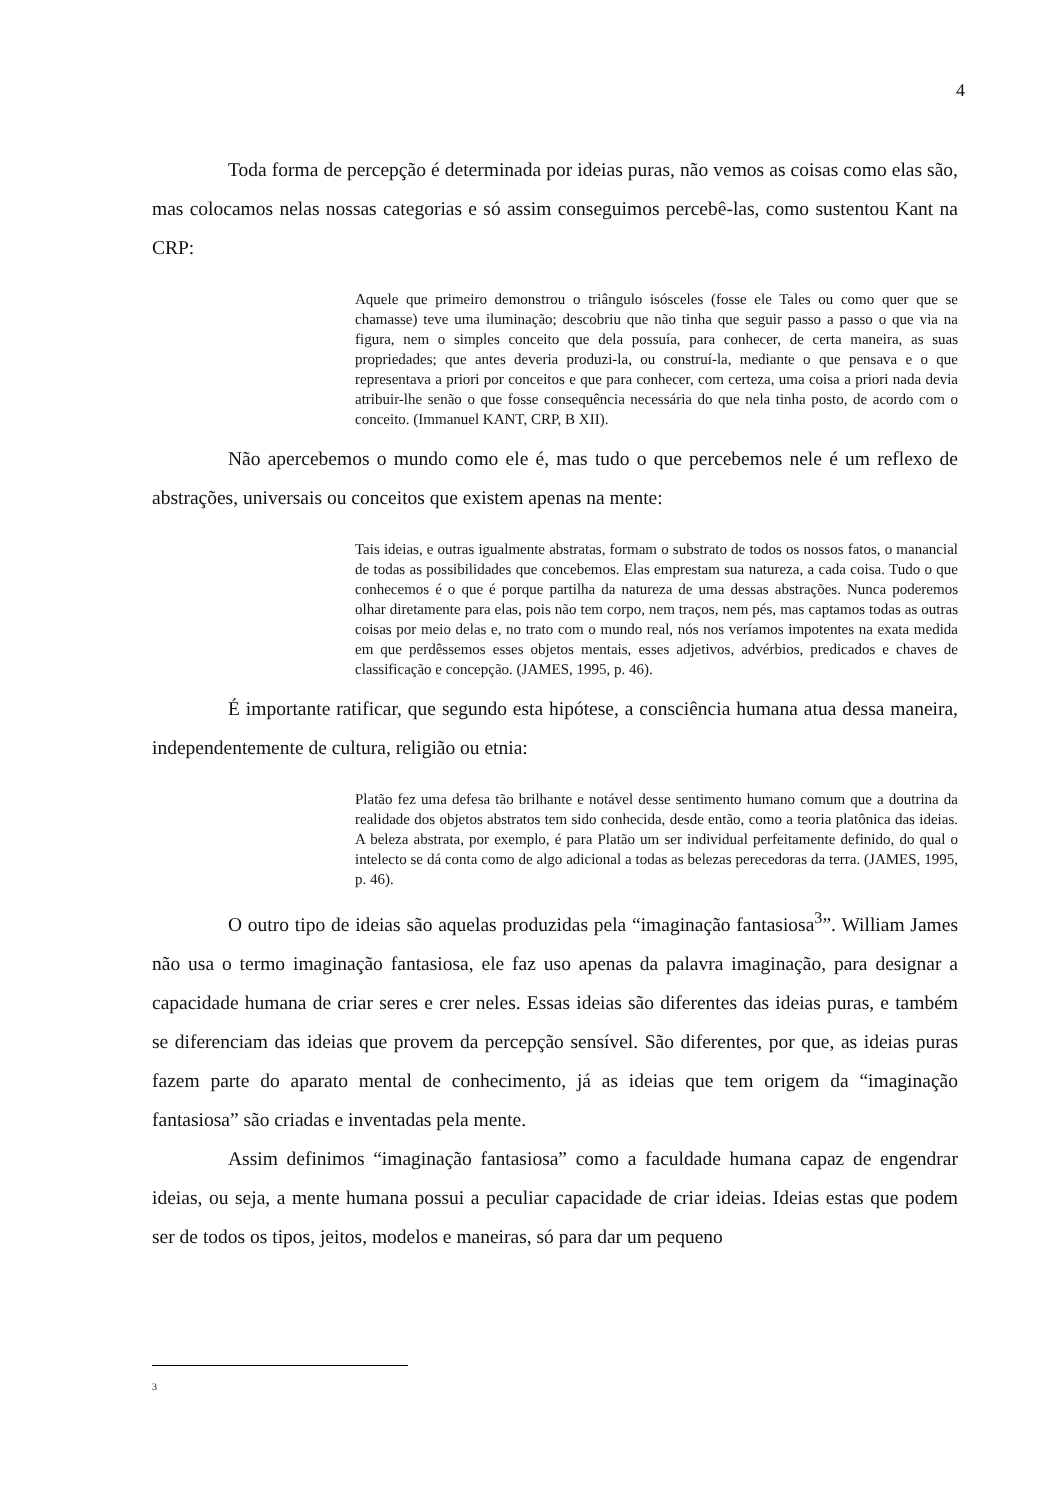4
Toda forma de percepção é determinada por ideias puras, não vemos as coisas como elas são, mas colocamos nelas nossas categorias e só assim conseguimos percebê-las, como sustentou Kant na CRP:
Aquele que primeiro demonstrou o triângulo isósceles (fosse ele Tales ou como quer que se chamasse) teve uma iluminação; descobriu que não tinha que seguir passo a passo o que via na figura, nem o simples conceito que dela possuía, para conhecer, de certa maneira, as suas propriedades; que antes deveria produzi-la, ou construí-la, mediante o que pensava e o que representava a priori por conceitos e que para conhecer, com certeza, uma coisa a priori nada devia atribuir-lhe senão o que fosse consequência necessária do que nela tinha posto, de acordo com o conceito. (Immanuel KANT, CRP, B XII).
Não apercebemos o mundo como ele é, mas tudo o que percebemos nele é um reflexo de abstrações, universais ou conceitos que existem apenas na mente:
Tais ideias, e outras igualmente abstratas, formam o substrato de todos os nossos fatos, o manancial de todas as possibilidades que concebemos. Elas emprestam sua natureza, a cada coisa. Tudo o que conhecemos é o que é porque partilha da natureza de uma dessas abstrações. Nunca poderemos olhar diretamente para elas, pois não tem corpo, nem traços, nem pés, mas captamos todas as outras coisas por meio delas e, no trato com o mundo real, nós nos veríamos impotentes na exata medida em que perdêssemos esses objetos mentais, esses adjetivos, advérbios, predicados e chaves de classificação e concepção. (JAMES, 1995, p. 46).
É importante ratificar, que segundo esta hipótese, a consciência humana atua dessa maneira, independentemente de cultura, religião ou etnia:
Platão fez uma defesa tão brilhante e notável desse sentimento humano comum que a doutrina da realidade dos objetos abstratos tem sido conhecida, desde então, como a teoria platônica das ideias. A beleza abstrata, por exemplo, é para Platão um ser individual perfeitamente definido, do qual o intelecto se dá conta como de algo adicional a todas as belezas perecedoras da terra. (JAMES, 1995, p. 46).
O outro tipo de ideias são aquelas produzidas pela “imaginação fantasiosa<sup>3</sup>”. William James não usa o termo imaginação fantasiosa, ele faz uso apenas da palavra imaginação, para designar a capacidade humana de criar seres e crer neles. Essas ideias são diferentes das ideias puras, e também se diferenciam das ideias que provem da percepção sensível. São diferentes, por que, as ideias puras fazem parte do aparato mental de conhecimento, já as ideias que tem origem da “imaginação fantasiosa” são criadas e inventadas pela mente.
Assim definimos “imaginação fantasiosa” como a faculdade humana capaz de engendrar ideias, ou seja, a mente humana possui a peculiar capacidade de criar ideias. Ideias estas que podem ser de todos os tipos, jeitos, modelos e maneiras, só para dar um pequeno
3